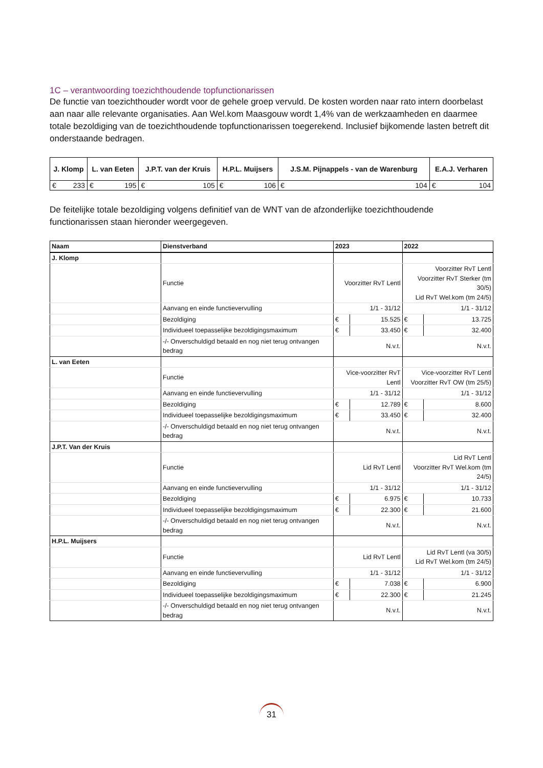1C – verantwoording toezichthoudende topfunctionarissen
De functie van toezichthouder wordt voor de gehele groep vervuld. De kosten worden naar rato intern doorbelast aan naar alle relevante organisaties. Aan Wel.kom Maasgouw wordt 1,4% van de werkzaamheden en daarmee totale bezoldiging van de toezichthoudende topfunctionarissen toegerekend. Inclusief bijkomende lasten betreft dit onderstaande bedragen.
| J. Klomp | | L. van Eeten | | J.P.T. van der Kruis | | H.P.L. Muijsers | | J.S.M. Pijnappels - van de Warenburg | | E.A.J. Verharen | |
| --- | --- | --- | --- | --- | --- | --- | --- | --- | --- | --- | --- |
| € | 233 | € | 195 | € | 105 | € | 106 | € | 104 | € | 104 |
De feitelijke totale bezoldiging volgens definitief van de WNT van de afzonderlijke toezichthoudende functionarissen staan hieronder weergegeven.
| Naam | Dienstverband | 2023 | | 2022 | |
| --- | --- | --- | --- | --- | --- |
| J. Klomp | | | | | |
| | Functie | Voorzitter RvT Lentl | | Voorzitter RvT Lentl Voorzitter RvT Sterker (tm 30/5) Lid RvT Wel.kom (tm 24/5) | |
| | Aanvang en einde functievervulling | 1/1 - 31/12 | | 1/1 - 31/12 | |
| | Bezoldiging | € | 15.525 | € | 13.725 |
| | Individueel toepasselijke bezoldigingsmaximum | € | 33.450 | € | 32.400 |
| | -/- Onverschuldigd betaald en nog niet terug ontvangen bedrag | N.v.t. | | N.v.t. | |
| L. van Eeten | | | | | |
| | Functie | Vice-voorzitter RvT Lentl | | Vice-voorzitter RvT Lentl Voorzitter RvT OW (tm 25/5) | |
| | Aanvang en einde functievervulling | 1/1 - 31/12 | | 1/1 - 31/12 | |
| | Bezoldiging | € | 12.789 | € | 8.600 |
| | Individueel toepasselijke bezoldigingsmaximum | € | 33.450 | € | 32.400 |
| | -/- Onverschuldigd betaald en nog niet terug ontvangen bedrag | N.v.t. | | N.v.t. | |
| J.P.T. Van der Kruis | | | | | |
| | Functie | Lid RvT Lentl | | Lid RvT Lentl Voorzitter RvT Wel.kom (tm 24/5) | |
| | Aanvang en einde functievervulling | 1/1 - 31/12 | | 1/1 - 31/12 | |
| | Bezoldiging | € | 6.975 | € | 10.733 |
| | Individueel toepasselijke bezoldigingsmaximum | € | 22.300 | € | 21.600 |
| | -/- Onverschuldigd betaald en nog niet terug ontvangen bedrag | N.v.t. | | N.v.t. | |
| H.P.L. Muijsers | | | | | |
| | Functie | Lid RvT Lentl | | Lid RvT Lentl (va 30/5) Lid RvT Wel.kom (tm 24/5) | |
| | Aanvang en einde functievervulling | 1/1 - 31/12 | | 1/1 - 31/12 | |
| | Bezoldiging | € | 7.038 | € | 6.900 |
| | Individueel toepasselijke bezoldigingsmaximum | € | 22.300 | € | 21.245 |
| | -/- Onverschuldigd betaald en nog niet terug ontvangen bedrag | N.v.t. | | N.v.t. | |
31